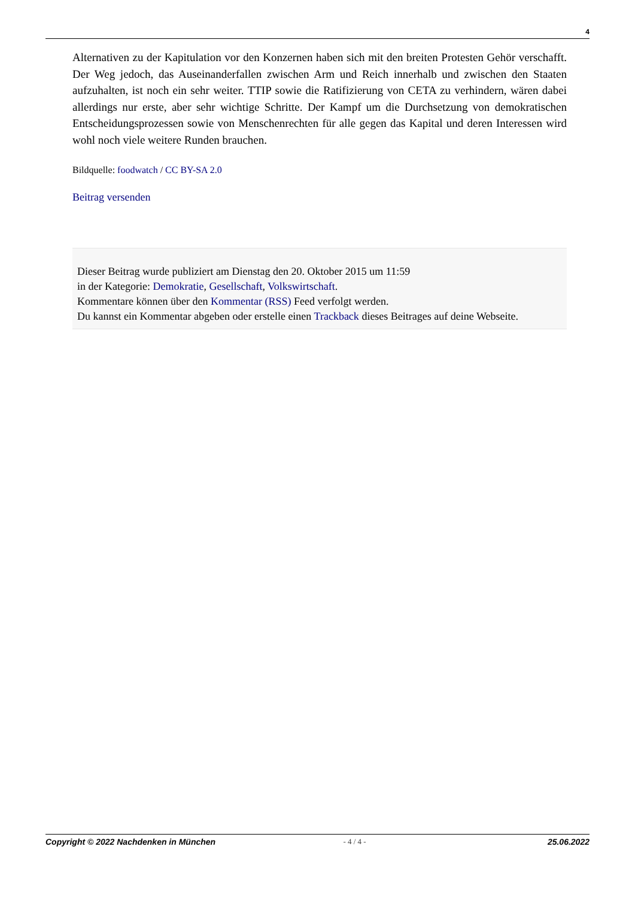4
Alternativen zu der Kapitulation vor den Konzernen haben sich mit den breiten Protesten Gehör verschafft. Der Weg jedoch, das Auseinanderfallen zwischen Arm und Reich innerhalb und zwischen den Staaten aufzuhalten, ist noch ein sehr weiter. TTIP sowie die Ratifizierung von CETA zu verhindern, wären dabei allerdings nur erste, aber sehr wichtige Schritte. Der Kampf um die Durchsetzung von demokratischen Entscheidungsprozessen sowie von Menschenrechten für alle gegen das Kapital und deren Interessen wird wohl noch viele weitere Runden brauchen.
Bildquelle: foodwatch / CC BY-SA 2.0
Beitrag versenden
Dieser Beitrag wurde publiziert am Dienstag den 20. Oktober 2015 um 11:59
in der Kategorie: Demokratie, Gesellschaft, Volkswirtschaft.
Kommentare können über den Kommentar (RSS) Feed verfolgt werden.
Du kannst ein Kommentar abgeben oder erstelle einen Trackback dieses Beitrages auf deine Webseite.
Copyright © 2022 Nachdenken in München - 4 / 4 - 25.06.2022